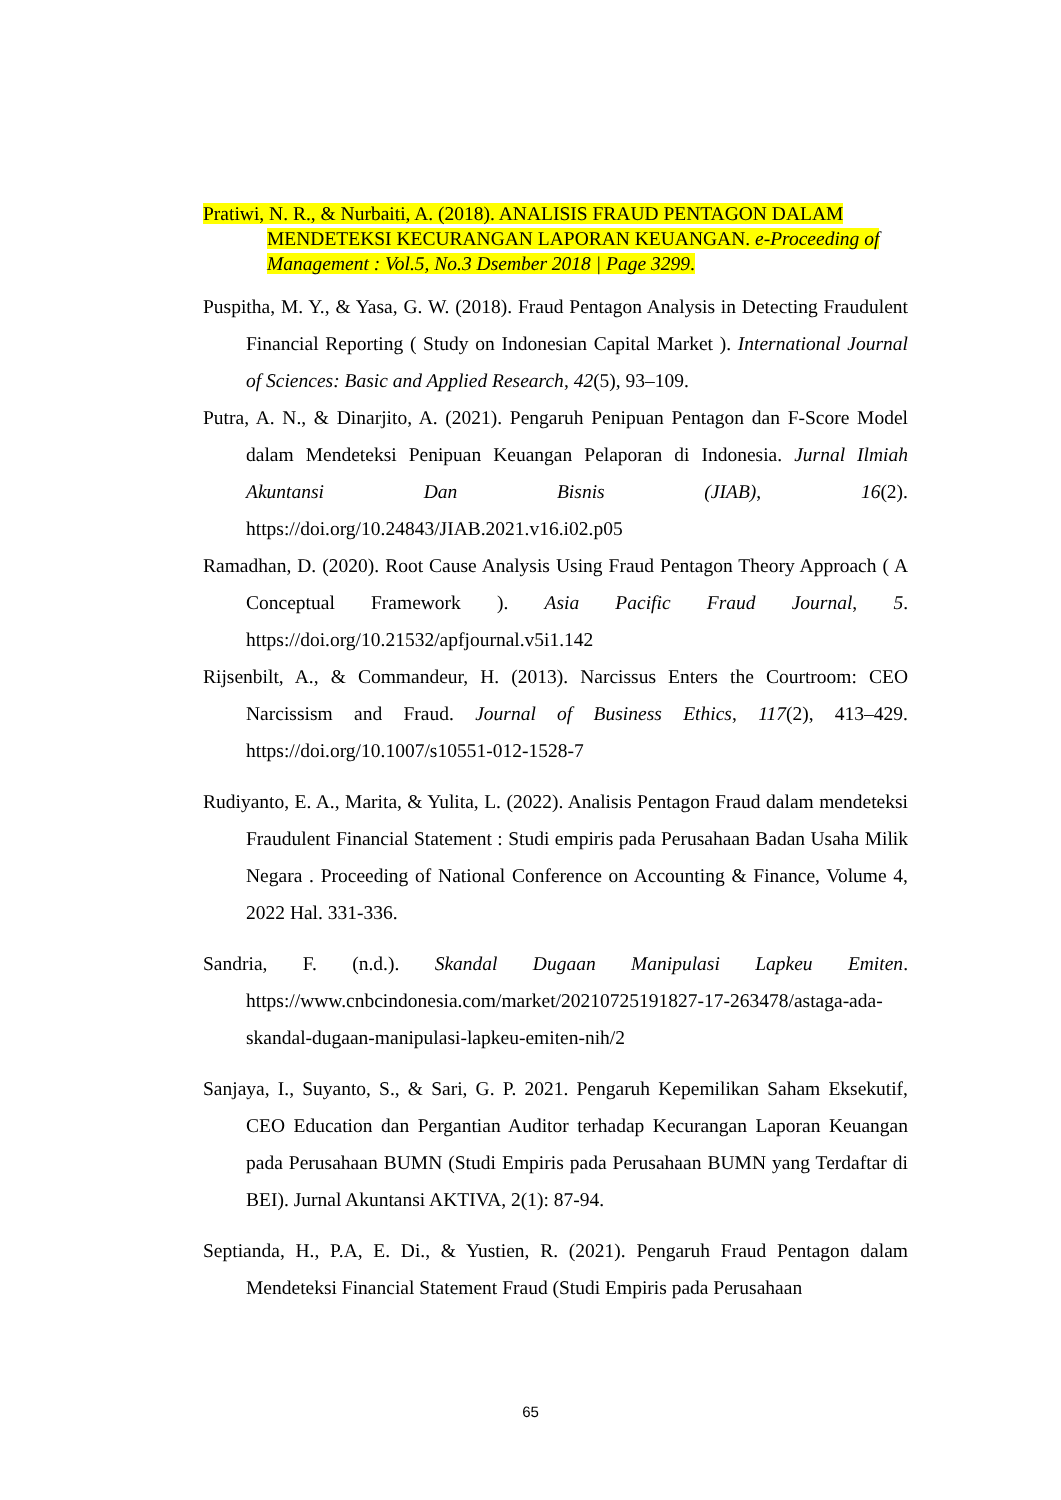Pratiwi, N. R., & Nurbaiti, A. (2018). ANALISIS FRAUD PENTAGON DALAM MENDETEKSI KECURANGAN LAPORAN KEUANGAN. e-Proceeding of Management : Vol.5, No.3 Dsember 2018 | Page 3299.
Puspitha, M. Y., & Yasa, G. W. (2018). Fraud Pentagon Analysis in Detecting Fraudulent Financial Reporting ( Study on Indonesian Capital Market ). International Journal of Sciences: Basic and Applied Research, 42(5), 93–109.
Putra, A. N., & Dinarjito, A. (2021). Pengaruh Penipuan Pentagon dan F-Score Model dalam Mendeteksi Penipuan Keuangan Pelaporan di Indonesia. Jurnal Ilmiah Akuntansi Dan Bisnis (JIAB), 16(2). https://doi.org/10.24843/JIAB.2021.v16.i02.p05
Ramadhan, D. (2020). Root Cause Analysis Using Fraud Pentagon Theory Approach ( A Conceptual Framework ). Asia Pacific Fraud Journal, 5. https://doi.org/10.21532/apfjournal.v5i1.142
Rijsenbilt, A., & Commandeur, H. (2013). Narcissus Enters the Courtroom: CEO Narcissism and Fraud. Journal of Business Ethics, 117(2), 413–429. https://doi.org/10.1007/s10551-012-1528-7
Rudiyanto, E. A., Marita, & Yulita, L. (2022). Analisis Pentagon Fraud dalam mendeteksi Fraudulent Financial Statement : Studi empiris pada Perusahaan Badan Usaha Milik Negara . Proceeding of National Conference on Accounting & Finance, Volume 4, 2022 Hal. 331-336.
Sandria, F. (n.d.). Skandal Dugaan Manipulasi Lapkeu Emiten. https://www.cnbcindonesia.com/market/20210725191827-17-263478/astaga-ada-skandal-dugaan-manipulasi-lapkeu-emiten-nih/2
Sanjaya, I., Suyanto, S., & Sari, G. P. 2021. Pengaruh Kepemilikan Saham Eksekutif, CEO Education dan Pergantian Auditor terhadap Kecurangan Laporan Keuangan pada Perusahaan BUMN (Studi Empiris pada Perusahaan BUMN yang Terdaftar di BEI). Jurnal Akuntansi AKTIVA, 2(1): 87-94.
Septianda, H., P.A, E. Di., & Yustien, R. (2021). Pengaruh Fraud Pentagon dalam Mendeteksi Financial Statement Fraud (Studi Empiris pada Perusahaan
65